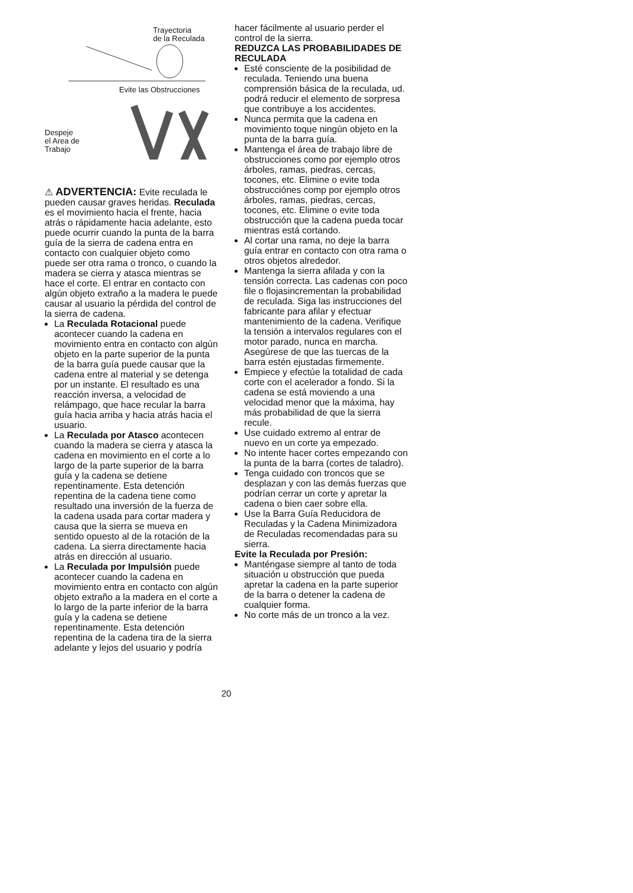Trayectoria
de la Reculada
Evite las Obstrucciones
Despeje
el Area de
Trabajo
⚠ ADVERTENCIA: Evite reculada le pueden causar graves heridas. Reculada es el movimiento hacia el frente, hacia atrás o rápidamente hacia adelante, esto puede ocurrir cuando la punta de la barra guía de la sierra de cadena entra en contacto con cualquier objeto como puede ser otra rama o tronco, o cuando la madera se cierra y atasca mientras se hace el corte. El entrar en contacto con algún objeto extraño a la madera le puede causar al usuario la pérdida del control de la sierra de cadena.
La Reculada Rotacional puede acontecer cuando la cadena en movimiento entra en contacto con algún objeto en la parte superior de la punta de la barra guía puede causar que la cadena entre al material y se detenga por un instante. El resultado es una reacción inversa, a velocidad de relámpago, que hace recular la barra guía hacia arriba y hacia atrás hacia el usuario.
La Reculada por Atasco acontecen cuando la madera se cierra y atasca la cadena en movimiento en el corte a lo largo de la parte superior de la barra guía y la cadena se detiene repentinamente. Esta detención repentina de la cadena tiene como resultado una inversión de la fuerza de la cadena usada para cortar madera y causa que la sierra se mueva en sentido opuesto al de la rotación de la cadena. La sierra directamente hacia atrás en dirección al usuario.
La Reculada por Impulsión puede acontecer cuando la cadena en movimiento entra en contacto con algún objeto extraño a la madera en el corte a lo largo de la parte inferior de la barra guía y la cadena se detiene repentinamente. Esta detención repentina de la cadena tira de la sierra adelante y lejos del usuario y podría
hacer fácilmente al usuario perder el control de la sierra.
REDUZCA LAS PROBABILIDADES DE RECULADA
Esté consciente de la posibilidad de reculada. Teniendo una buena comprensión básica de la reculada, ud. podrá reducir el elemento de sorpresa que contribuye a los accidentes.
Nunca permita que la cadena en movimiento toque ningún objeto en la punta de la barra guía.
Mantenga el área de trabajo libre de obstrucciones como por ejemplo otros árboles, ramas, piedras, cercas, tocones, etc. Elimine o evite toda obstrucciónes comp por ejemplo otros árboles, ramas, piedras, cercas, tocones, etc. Elimine o evite toda obstrucción que la cadena pueda tocar mientras está cortando.
Al cortar una rama, no deje la barra guía entrar en contacto con otra rama o otros objetos alrededor.
Mantenga la sierra afilada y con la tensión correcta. Las cadenas con poco file o flojasincrementan la probabilidad de reculada. Siga las instrucciones del fabricante para afilar y efectuar mantenimiento de la cadena. Verifique la tensión a intervalos regulares con el motor parado, nunca en marcha. Asegúrese de que las tuercas de la barra estén ejustadas firmemente.
Empiece y efectúe la totalidad de cada corte con el acelerador a fondo. Si la cadena se está moviendo a una velocidad menor que la máxima, hay más probabilidad de que la sierra recule.
Use cuidado extremo al entrar de nuevo en un corte ya empezado.
No intente hacer cortes empezando con la punta de la barra (cortes de taladro).
Tenga cuidado con troncos que se desplazan y con las demás fuerzas que podrían cerrar un corte y apretar la cadena o bien caer sobre ella.
Use la Barra Guía Reducidora de Reculadas y la Cadena Minimizadora de Reculadas recomendadas para su sierra.
Evite la Reculada por Presión:
Manténgase siempre al tanto de toda situación u obstrucción que pueda apretar la cadena en la parte superior de la barra o detener la cadena de cualquier forma.
No corte más de un tronco a la vez.
20